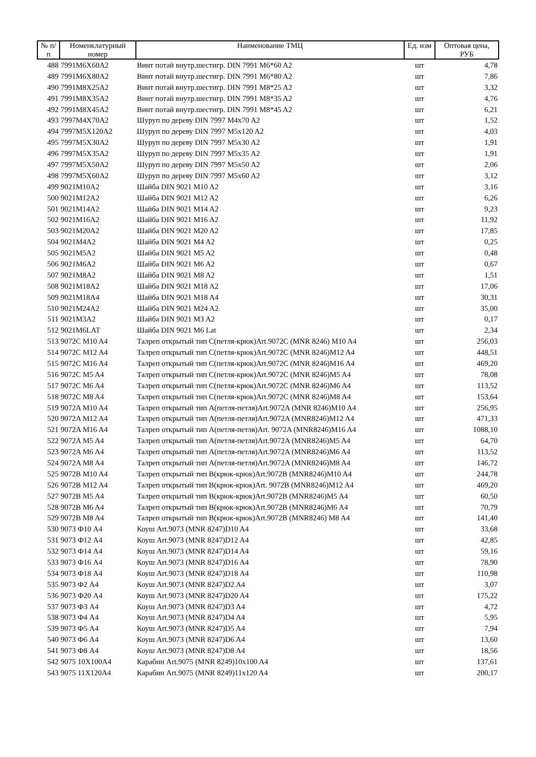| № п/п | Номенклатурный номер | Наименование ТМЦ | Ед. изм | Оптовая цена, РУБ |
| --- | --- | --- | --- | --- |
| 488 | 7991M6X60A2 | Винт потай внутр.шестигр. DIN 7991 M6*60 A2 | шт | 4,78 |
| 489 | 7991M6X80A2 | Винт потай внутр.шестигр. DIN 7991 M6*80 A2 | шт | 7,86 |
| 490 | 7991M8X25A2 | Винт потай внутр.шестигр. DIN 7991 M8*25 A2 | шт | 3,32 |
| 491 | 7991M8X35A2 | Винт потай внутр.шестигр. DIN 7991 M8*35 A2 | шт | 4,76 |
| 492 | 7991M8X45A2 | Винт потай внутр.шестигр. DIN 7991 M8*45 A2 | шт | 6,21 |
| 493 | 7997M4X70A2 | Шуруп по дереву DIN 7997 M4x70 A2 | шт | 1,52 |
| 494 | 7997M5X120A2 | Шуруп по дереву DIN 7997 M5x120 A2 | шт | 4,03 |
| 495 | 7997M5X30A2 | Шуруп по дереву DIN 7997 M5x30 A2 | шт | 1,91 |
| 496 | 7997M5X35A2 | Шуруп по дереву DIN 7997 M5x35 A2 | шт | 1,91 |
| 497 | 7997M5X50A2 | Шуруп по дереву DIN 7997 M5x50 A2 | шт | 2,06 |
| 498 | 7997M5X60A2 | Шуруп по дереву DIN 7997 M5x60 A2 | шт | 3,12 |
| 499 | 9021M10A2 | Шайба DIN 9021 M10 A2 | шт | 3,16 |
| 500 | 9021M12A2 | Шайба DIN 9021 M12 A2 | шт | 6,26 |
| 501 | 9021M14A2 | Шайба DIN 9021 M14 A2 | шт | 9,23 |
| 502 | 9021M16A2 | Шайба DIN 9021 M16 A2 | шт | 11,92 |
| 503 | 9021M20A2 | Шайба DIN 9021 M20 A2 | шт | 17,85 |
| 504 | 9021M4A2 | Шайба DIN 9021 M4 A2 | шт | 0,25 |
| 505 | 9021M5A2 | Шайба DIN 9021 M5 A2 | шт | 0,48 |
| 506 | 9021M6A2 | Шайба DIN 9021 M6 A2 | шт | 0,67 |
| 507 | 9021M8A2 | Шайба DIN 9021 M8 A2 | шт | 1,51 |
| 508 | 9021M18A2 | Шайба DIN 9021 M18 A2 | шт | 17,06 |
| 509 | 9021M18A4 | Шайба DIN 9021 M18 A4 | шт | 30,31 |
| 510 | 9021M24A2 | Шайба DIN 9021 M24 A2 | шт | 35,00 |
| 511 | 9021M3A2 | Шайба DIN 9021 M3 A2 | шт | 0,17 |
| 512 | 9021M6LAT | Шайба DIN 9021 M6 Lat | шт | 2,34 |
| 513 | 9072C M10 A4 | Талреп открытый тип С(петля-крюк)Art.9072C (MNR 8246) M10 A4 | шт | 256,03 |
| 514 | 9072C M12 A4 | Талреп открытый тип С(петля-крюк)Art.9072C (MNR 8246)M12 A4 | шт | 448,51 |
| 515 | 9072C M16 A4 | Талреп открытый тип С(петля-крюк)Art.9072C (MNR 8246)M16 A4 | шт | 469,20 |
| 516 | 9072C M5 A4 | Талреп открытый тип С(петля-крюк)Art.9072C (MNR 8246)M5 A4 | шт | 78,08 |
| 517 | 9072C M6 A4 | Талреп открытый тип С(петля-крюк)Art.9072C (MNR 8246)M6 A4 | шт | 113,52 |
| 518 | 9072C M8 A4 | Талреп открытый тип С(петля-крюк)Art.9072C (MNR 8246)M8 A4 | шт | 153,64 |
| 519 | 9072A M10 A4 | Талреп открытый тип А(петля-петля)Art.9072A (MNR 8246)M10 A4 | шт | 256,95 |
| 520 | 9072A M12 A4 | Талреп открытый тип А(петля-петля)Art.9072A (MNR8246)M12 A4 | шт | 471,33 |
| 521 | 9072A M16 A4 | Талреп открытый тип А(петля-петля)Art. 9072A (MNR8246)M16 A4 | шт | 1088,10 |
| 522 | 9072A M5 A4 | Талреп открытый тип А(петля-петля)Art.9072A (MNR8246)M5 A4 | шт | 64,70 |
| 523 | 9072A M6 A4 | Талреп открытый тип А(петля-петля)Art.9072A (MNR8246)M6 A4 | шт | 113,52 |
| 524 | 9072A M8 A4 | Талреп открытый тип А(петля-петля)Art.9072A (MNR8246)M8 A4 | шт | 146,72 |
| 525 | 9072B M10 A4 | Талреп открытый тип В(крюк-крюк)Art.9072B (MNR8246)M10 A4 | шт | 244,78 |
| 526 | 9072B M12 A4 | Талреп открытый тип В(крюк-крюк)Art. 9072B (MNR8246)M12 A4 | шт | 469,20 |
| 527 | 9072B M5 A4 | Талреп открытый тип В(крюк-крюк)Art.9072B (MNR8246)M5 A4 | шт | 60,50 |
| 528 | 9072B M6 A4 | Талреп открытый тип В(крюк-крюк)Art.9072B (MNR8246)M6 A4 | шт | 70,79 |
| 529 | 9072B M8 A4 | Талреп открытый тип В(крюк-крюк)Art.9072B (MNR8246) M8 A4 | шт | 141,40 |
| 530 | 9073 Ф10 A4 | Коуш Art.9073 (MNR 8247)D10 A4 | шт | 33,68 |
| 531 | 9073 Ф12 A4 | Коуш Art.9073 (MNR 8247)D12 A4 | шт | 42,85 |
| 532 | 9073 Ф14 A4 | Коуш Art.9073 (MNR 8247)D14 A4 | шт | 59,16 |
| 533 | 9073 Ф16 A4 | Коуш Art.9073 (MNR 8247)D16 A4 | шт | 78,90 |
| 534 | 9073 Ф18 A4 | Коуш Art.9073 (MNR 8247)D18 A4 | шт | 110,98 |
| 535 | 9073 Ф2 A4 | Коуш Art.9073 (MNR 8247)D2 A4 | шт | 3,07 |
| 536 | 9073 Ф20 A4 | Коуш Art.9073 (MNR 8247)D20 A4 | шт | 175,22 |
| 537 | 9073 Ф3 A4 | Коуш Art.9073 (MNR 8247)D3 A4 | шт | 4,72 |
| 538 | 9073 Ф4 A4 | Коуш Art.9073 (MNR 8247)D4 A4 | шт | 5,95 |
| 539 | 9073 Ф5 A4 | Коуш Art.9073 (MNR 8247)D5 A4 | шт | 7,94 |
| 540 | 9073 Ф6 A4 | Коуш Art.9073 (MNR 8247)D6 A4 | шт | 13,60 |
| 541 | 9073 Ф8 A4 | Коуш Art.9073 (MNR 8247)D8 A4 | шт | 18,56 |
| 542 | 9075 10X100A4 | Карабин Art.9075 (MNR 8249)10x100 A4 | шт | 137,61 |
| 543 | 9075 11X120A4 | Карабин Art.9075 (MNR 8249)11x120 A4 | шт | 200,17 |